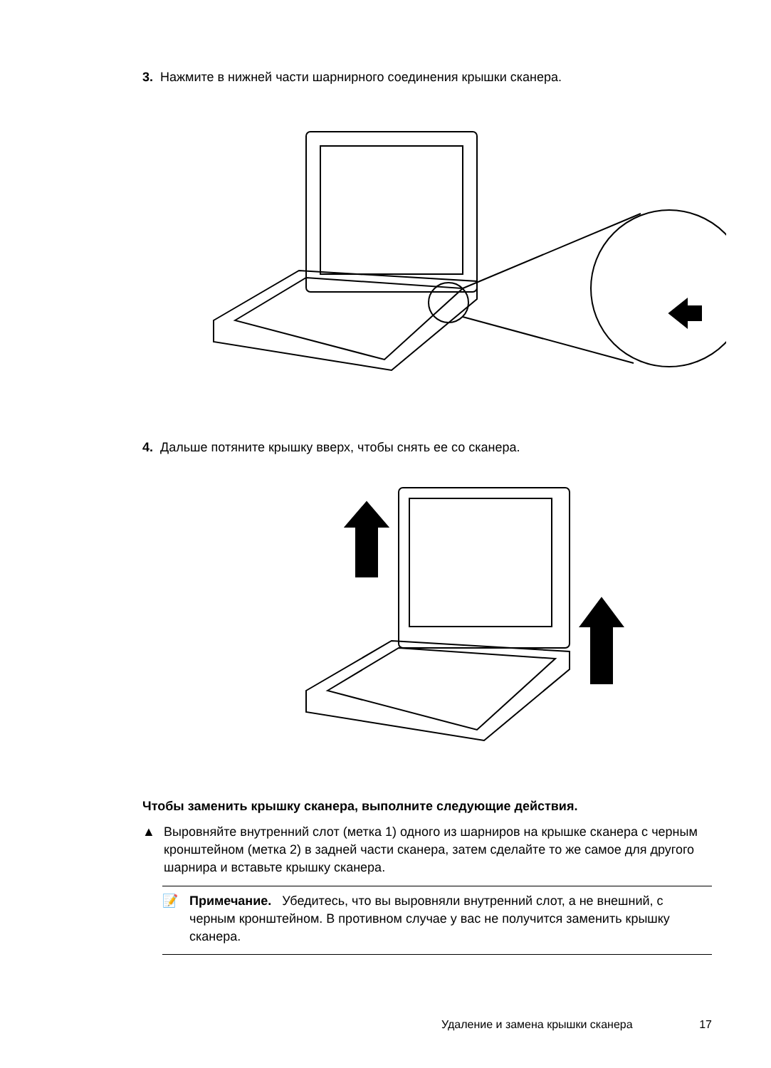3. Нажмите в нижней части шарнирного соединения крышки сканера.
4. Дальше потяните крышку вверх, чтобы снять ее со сканера.
Чтобы заменить крышку сканера, выполните следующие действия.
▲ Выровняйте внутренний слот (метка 1) одного из шарниров на крышке сканера с черным кронштейном (метка 2) в задней части сканера, затем сделайте то же самое для другого шарнира и вставьте крышку сканера.
📝 Примечание. Убедитесь, что вы выровняли внутренний слот, а не внешний, с черным кронштейном. В противном случае у вас не получится заменить крышку сканера.
Удаление и замена крышки сканера 17